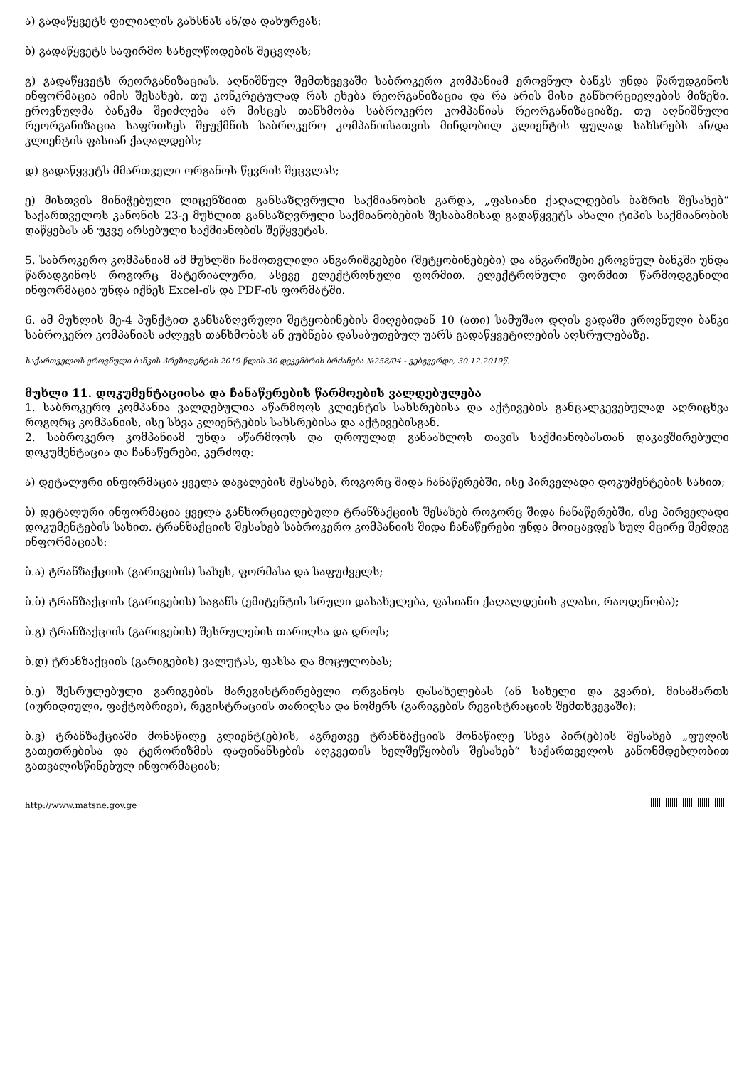ა) გადაწყვეტს ფილიალის გახსნას ან/და დახურვას;
ბ) გადაწყვეტს საფირმო სახელწოდების შეცვლას;
გ) გადაწყვეტს რეორგანიზაციას. აღნიშნულ შემთხვევაში საბროკერო კომპანიამ ეროვნულ ბანკს უნდა წარუდგინოს ინფორმაცია იმის შესახებ, თუ კონკრეტულად რას ეხება რეორგანიზაცია და რა არის მისი განხორციელების მიზეზი. ეროვნულმა ბანკმა შეიძლება არ მისცეს თანხმობა საბროკერო კომპანიას რეორგანიზაციაზე, თუ აღნიშნული რეორგანიზაცია საფრთხეს შეუქმნის საბროკერო კომპანიისათვის მინდობილ კლიენტის ფულად სახსრებს ან/და კლიენტის ფასიან ქაღალდებს;
დ) გადაწყვეტს მმართველი ორგანოს წევრის შეცვლას;
ე) მისთვის მინიჭებული ლიცენზიით განსაზღვრული საქმიანობის გარდა, „ფასიანი ქაღალდების ბაზრის შესახებ“ საქართველოს კანონის 23-ე მუხლით განსაზღვრული საქმიანობების შესაბამისად გადაწყვეტს ახალი ტიპის საქმიანობის დაწყებას ან უკვე არსებული საქმიანობის შეწყვეტას.
5. საბროკერო კომპანიამ ამ მუხლში ჩამოთვლილი ანგარიშგებები (შეტყობინებები) და ანგარიშები ეროვნულ ბანკში უნდა წარადგინოს როგორც მატერიალური, ასევე ელექტრონული ფორმით. ელექტრონული ფორმით წარმოდგენილი ინფორმაცია უნდა იქნეს Excel-ის და PDF-ის ფორმატში.
6. ამ მუხლის მე-4 პუნქტით განსაზღვრული შეტყობინების მიღებიდან 10 (ათი) სამუშაო დღის ვადაში ეროვნული ბანკი საბროკერო კომპანიას აძლევს თანხმობას ან ეუბნება დასაბუთებულ უარს გადაწყვეტილების აღსრულებაზე.
საქართველოს ეროვნული ბანკის პრეზიდენტის 2019 წლის 30 დეკემბრის ბრძანება №258/04 - ვებგვერდი, 30.12.2019წ.
მუხლი 11. დოკუმენტაციისა და ჩანაწერების წარმოების ვალდებულება
1. საბროკერო კომპანია ვალდებულია აწარმოოს კლიენტის სახსრებისა და აქტივების განცალკევებულად აღრიცხვა როგორც კომპანიის, ისე სხვა კლიენტების სახსრებისა და აქტივებისგან.
2. საბროკერო კომპანიამ უნდა აწარმოოს და დროულად განაახლოს თავის საქმიანობასთან დაკავშირებული დოკუმენტაცია და ჩანაწერები, კერძოდ:
ა) დეტალური ინფორმაცია ყველა დავალების შესახებ, როგორც შიდა ჩანაწერებში, ისე პირველადი დოკუმენტების სახით;
ბ) დეტალური ინფორმაცია ყველა განხორციელებული ტრანზაქციის შესახებ როგორც შიდა ჩანაწერებში, ისე პირველადი დოკუმენტების სახით. ტრანზაქციის შესახებ საბროკერო კომპანიის შიდა ჩანაწერები უნდა მოიცავდეს სულ მცირე შემდეგ ინფორმაციას:
ბ.ა) ტრანზაქციის (გარიგების) სახეს, ფორმასა და საფუძველს;
ბ.ბ) ტრანზაქციის (გარიგების) საგანს (ემიტენტის სრული დასახელება, ფასიანი ქაღალდების კლასი, რაოდენობა);
ბ.გ) ტრანზაქციის (გარიგების) შესრულების თარიღსა და დროს;
ბ.დ) ტრანზაქციის (გარიგების) ვალუტას, ფასსა და მოცულობას;
ბ.ე) შესრულებული გარიგების მარეგისტრირებელი ორგანოს დასახელებას (ან სახელი და გვარი), მისამართს (იურიდიული, ფაქტობრივი), რეგისტრაციის თარიღსა და ნომერს (გარიგების რეგისტრაციის შემთხვევაში);
ბ.ვ) ტრანზაქციაში მონაწილე კლიენტ(ებ)ის, აგრეთვე ტრანზაქციის მონაწილე სხვა პირ(ებ)ის შესახებ „ფულის გათეთრებისა და ტერორიზმის დაფინანსების აღკვეთის ხელშეწყობის შესახებ“ საქართველოს კანონმდებლობით გათვალისწინებულ ინფორმაციას;
http://www.matsne.gov.ge